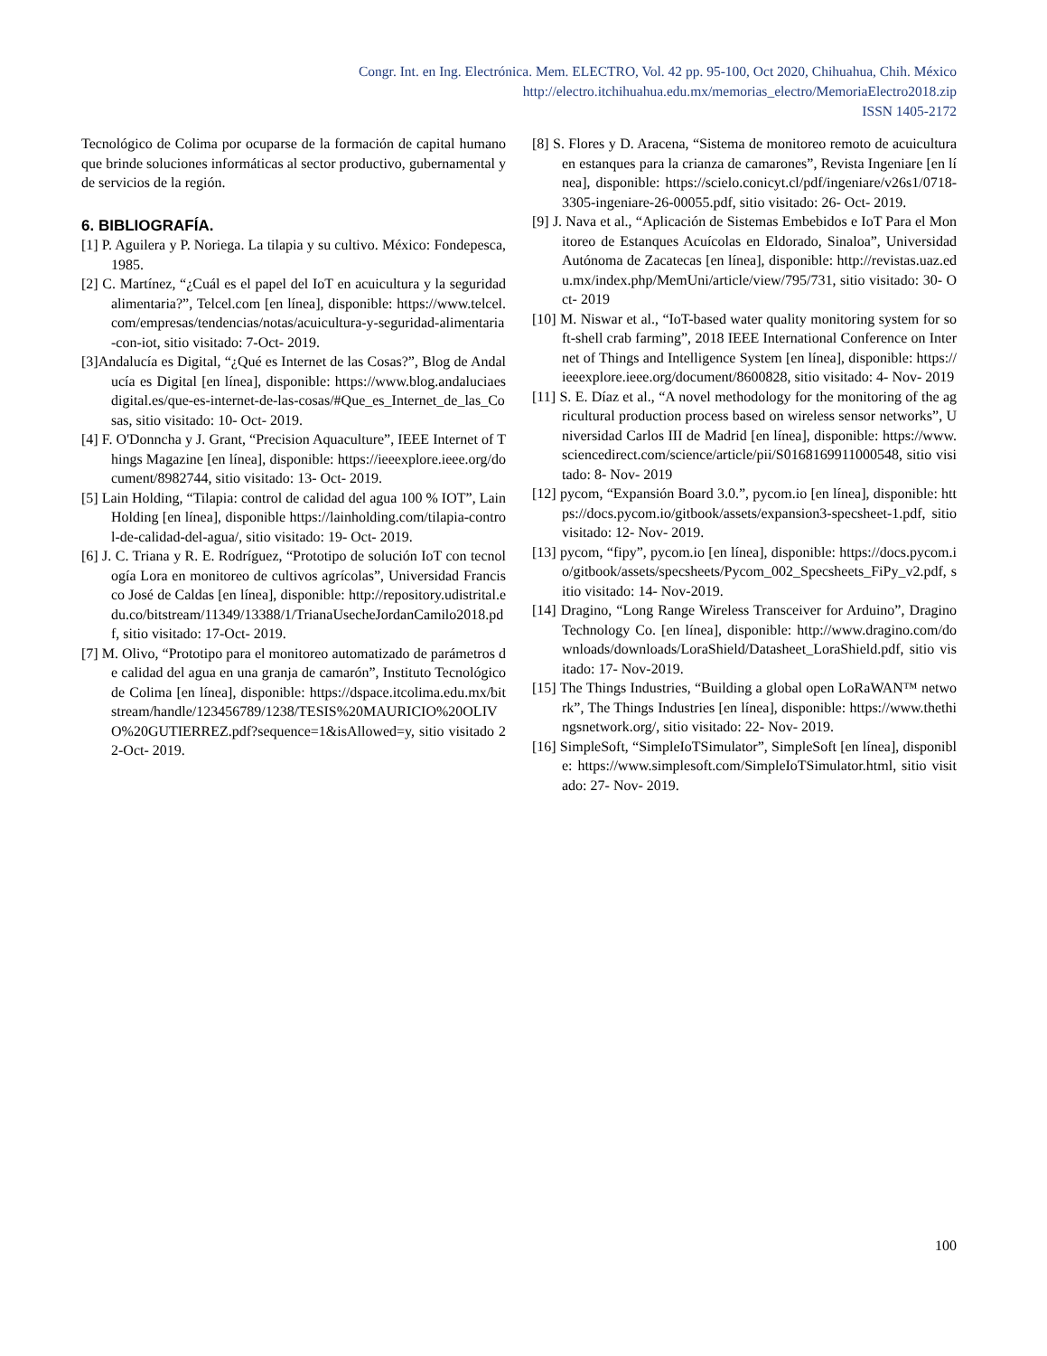Congr. Int. en Ing. Electrónica. Mem. ELECTRO, Vol. 42 pp. 95-100, Oct 2020, Chihuahua, Chih. México
http://electro.itchihuahua.edu.mx/memorias_electro/MemoriaElectro2018.zip
ISSN 1405-2172
Tecnológico de Colima por ocuparse de la formación de capital humano que brinde soluciones informáticas al sector productivo, gubernamental y de servicios de la región.
6. BIBLIOGRAFÍA.
[1] P. Aguilera y P. Noriega. La tilapia y su cultivo. México: Fondepesca, 1985.
[2] C. Martínez, “¿Cuál es el papel del IoT en acuicultura y la seguridad alimentaria?”, Telcel.com [en línea], disponible: https://www.telcel.com/empresas/tendencias/notas/acuicultura-y-seguridad-alimentaria-con-iot, sitio visitado: 7-Oct- 2019.
[3]Andalucía es Digital, “¿Qué es Internet de las Cosas?”, Blog de Andalucía es Digital [en línea], disponible: https://www.blog.andaluciaesdigital.es/que-es-internet-de-las-cosas/#Que_es_Internet_de_las_Cosas, sitio visitado: 10- Oct- 2019.
[4] F. O'Donncha y J. Grant, “Precision Aquaculture”, IEEE Internet of Things Magazine [en línea], disponible: https://ieeexplore.ieee.org/document/8982744, sitio visitado: 13- Oct- 2019.
[5] Lain Holding, “Tilapia: control de calidad del agua 100 % IOT”, Lain Holding [en línea], disponible https://lainholding.com/tilapia-control-de-calidad-del-agua/, sitio visitado: 19- Oct- 2019.
[6] J. C. Triana y R. E. Rodríguez, “Prototipo de solución IoT con tecnología Lora en monitoreo de cultivos agrícolas”, Universidad Francisco José de Caldas [en línea], disponible: http://repository.udistrital.edu.co/bitstream/11349/13388/1/TrianaUsecheJordanCamilo2018.pdf, sitio visitado: 17-Oct- 2019.
[7] M. Olivo, “Prototipo para el monitoreo automatizado de parámetros de calidad del agua en una granja de camarón”, Instituto Tecnológico de Colima [en línea], disponible: https://dspace.itcolima.edu.mx/bitstream/handle/123456789/1238/TESIS%20MAURICIO%20OLIVO%20GUTIERREZ.pdf?sequence=1&isAllowed=y, sitio visitado 22-Oct- 2019.
[8] S. Flores y D. Aracena, “Sistema de monitoreo remoto de acuicultura en estanques para la crianza de camarones”, Revista Ingeniare [en línea], disponible: https://scielo.conicyt.cl/pdf/ingeniare/v26s1/0718-3305-ingeniare-26-00055.pdf, sitio visitado: 26- Oct- 2019.
[9] J. Nava et al., “Aplicación de Sistemas Embebidos e IoT Para el Monitoreo de Estanques Acuícolas en Eldorado, Sinaloa”, Universidad Autónoma de Zacatecas [en línea], disponible: http://revistas.uaz.edu.mx/index.php/MemUni/article/view/795/731, sitio visitado: 30- Oct- 2019
[10] M. Niswar et al., “IoT-based water quality monitoring system for soft-shell crab farming”, 2018 IEEE International Conference on Internet of Things and Intelligence System [en línea], disponible: https://ieeexplore.ieee.org/document/8600828, sitio visitado: 4- Nov- 2019
[11] S. E. Díaz et al., “A novel methodology for the monitoring of the agricultural production process based on wireless sensor networks”, Universidad Carlos III de Madrid [en línea], disponible: https://www.sciencedirect.com/science/article/pii/S0168169911000548, sitio visitado: 8- Nov- 2019
[12] pycom, “Expansión Board 3.0.”, pycom.io [en línea], disponible: https://docs.pycom.io/gitbook/assets/expansion3-specsheet-1.pdf, sitio visitado: 12- Nov- 2019.
[13] pycom, “fipy”, pycom.io [en línea], disponible: https://docs.pycom.io/gitbook/assets/specsheets/Pycom_002_Specsheets_FiPy_v2.pdf, sitio visitado: 14- Nov-2019.
[14] Dragino, “Long Range Wireless Transceiver for Arduino”, Dragino Technology Co. [en línea], disponible: http://www.dragino.com/downloads/downloads/LoraShield/Datasheet_LoraShield.pdf, sitio visitado: 17- Nov-2019.
[15] The Things Industries, “Building a global open LoRaWAN™ network”, The Things Industries [en línea], disponible: https://www.thethingsnetwork.org/, sitio visitado: 22- Nov- 2019.
[16] SimpleSoft, “SimpleIoTSimulator”, SimpleSoft [en línea], disponible: https://www.simplesoft.com/SimpleIoTSimulator.html, sitio visitado: 27- Nov- 2019.
100